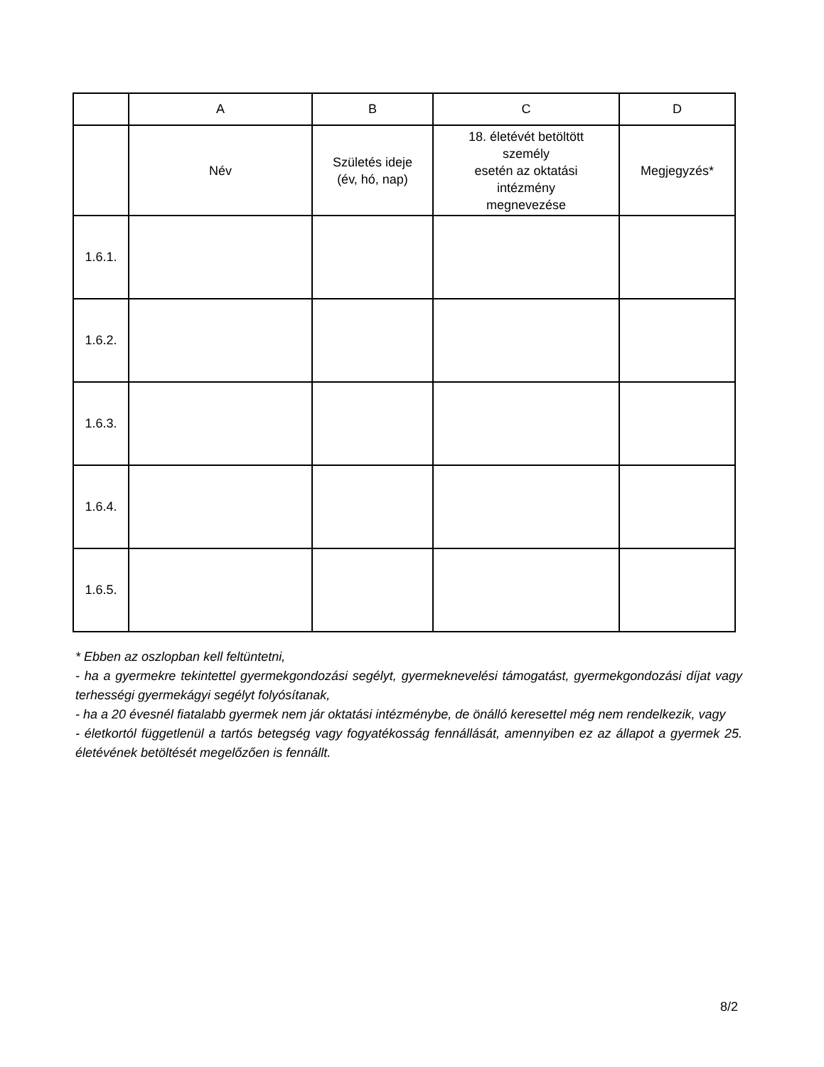| | A | B | C | D |
| | Név | Születés ideje (év, hó, nap) | 18. életévét betöltött személy esetén az oktatási intézmény megnevezése | Megjegyzés* |
| 1.6.1. | | | | |
| 1.6.2. | | | | |
| 1.6.3. | | | | |
| 1.6.4. | | | | |
| 1.6.5. | | | | |
* Ebben az oszlopban kell feltüntetni,
- ha a gyermekre tekintettel gyermekgondozási segélyt, gyermeknevelési támogatást, gyermekgondozási díjat vagy terhességi gyermekágyi segélyt folyósítanak,
- ha a 20 évesnél fiatalabb gyermek nem jár oktatási intézménybe, de önálló keresettel még nem rendelkezik, vagy
- életkortól függetlenül a tartós betegség vagy fogyatékosság fennállását, amennyiben ez az állapot a gyermek 25. életévének betöltését megelőzően is fennállt.
8/2